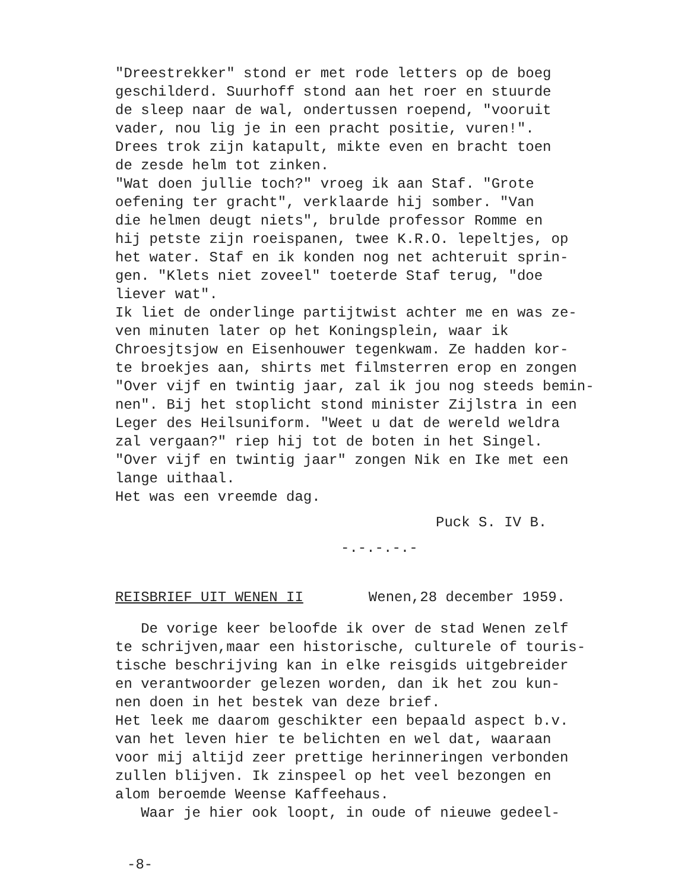"Dreestrekker" stond er met rode letters op de boeg geschilderd. Suurhoff stond aan het roer en stuurde de sleep naar de wal, ondertussen roepend, "vooruit vader, nou lig je in een pracht positie, vuren!". Drees trok zijn katapult, mikte even en bracht toen de zesde helm tot zinken. "Wat doen jullie toch?" vroeg ik aan Staf. "Grote oefening ter gracht", verklaarde hij somber. "Van die helmen deugt niets", brulde professor Romme en hij petste zijn roeispanen, twee K.R.O. lepeltjes, op het water. Staf en ik konden nog net achteruit sprin- gen. "Klets niet zoveel" toeterde Staf terug, "doe liever wat". Ik liet de onderlinge partijtwist achter me en was ze- ven minuten later op het Koningsplein, waar ik Chroesjtsjow en Eisenhouwer tegenkwam. Ze hadden kor- te broekjes aan, shirts met filmsterren erop en zongen "Over vijf en twintig jaar, zal ik jou nog steeds bemin- nen". Bij het stoplicht stond minister Zijlstra in een Leger des Heilsuniform. "Weet u dat de wereld weldra zal vergaan?" riep hij tot de boten in het Singel. "Over vijf en twintig jaar" zongen Nik en Ike met een lange uithaal. Het was een vreemde dag.
Puck S. IV B.
-.-.-.-.-
REISBRIEF UIT WENEN II Wenen,28 december 1959.
De vorige keer beloofde ik over de stad Wenen zelf te schrijven,maar een historische, culturele of touris- tische beschrijving kan in elke reisgids uitgebreider en verantwoorder gelezen worden, dan ik het zou kun- nen doen in het bestek van deze brief. Het leek me daarom geschikter een bepaald aspect b.v. van het leven hier te belichten en wel dat, waaraan voor mij altijd zeer prettige herinneringen verbonden zullen blijven. Ik zinspeel op het veel bezongen en alom beroemde Weense Kaffeehaus. Waar je hier ook loopt, in oude of nieuwe gedeel-
-8-